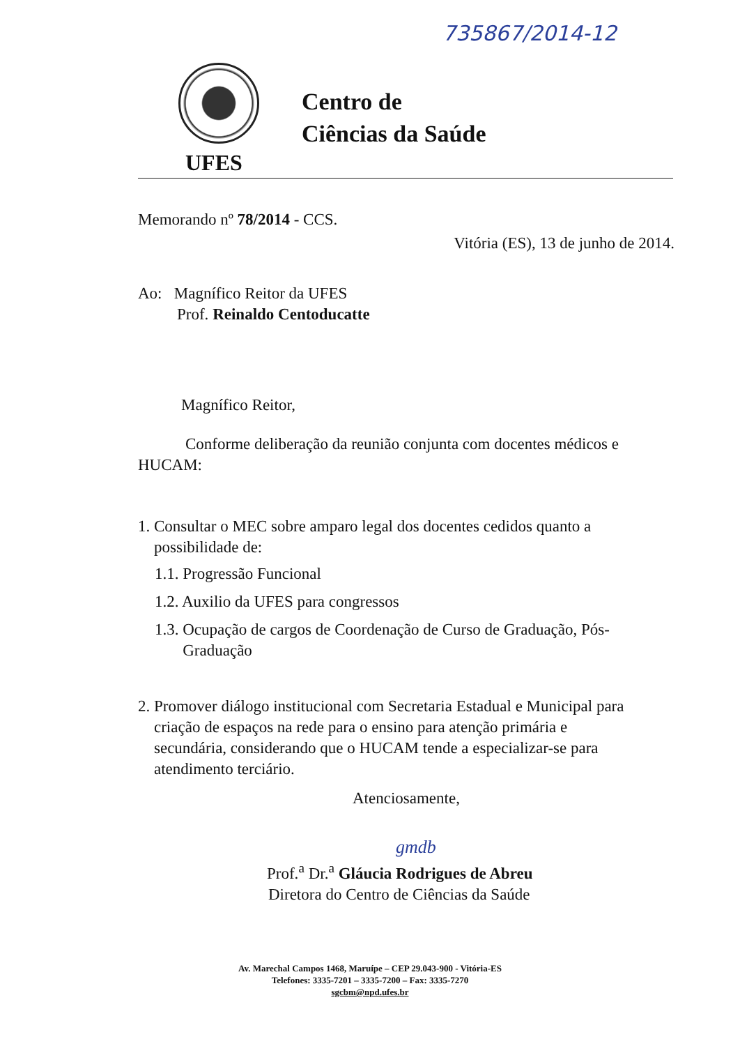735867/2014-12
UFES
Centro de
Ciências da Saúde
Memorando nº 78/2014 - CCS.
Vitória (ES), 13 de junho de 2014.
Ao: Magnífico Reitor da UFES
Prof. Reinaldo Centoducatte
Magnífico Reitor,
Conforme deliberação da reunião conjunta com docentes médicos e HUCAM:
1. Consultar o MEC sobre amparo legal dos docentes cedidos quanto a
possibilidade de:
1.1. Progressão Funcional
1.2. Auxilio da UFES para congressos
1.3. Ocupação de cargos de Coordenação de Curso de Graduação, Pós-
Graduação
2. Promover diálogo institucional com Secretaria Estadual e Municipal para
criação de espaços na rede para o ensino para atenção primária e
secundária, considerando que o HUCAM tende a especializar-se para
atendimento terciário.
Atenciosamente,
gmdb
Prof.<sup>a</sup> Dr.<sup>a</sup> Gláucia Rodrigues de Abreu
Diretora do Centro de Ciências da Saúde
Av. Marechal Campos 1468, Maruípe – CEP 29.043-900 - Vitória-ES
Telefones: 3335-7201 – 3335-7200 – Fax: 3335-7270
sgcbm@npd.ufes.br